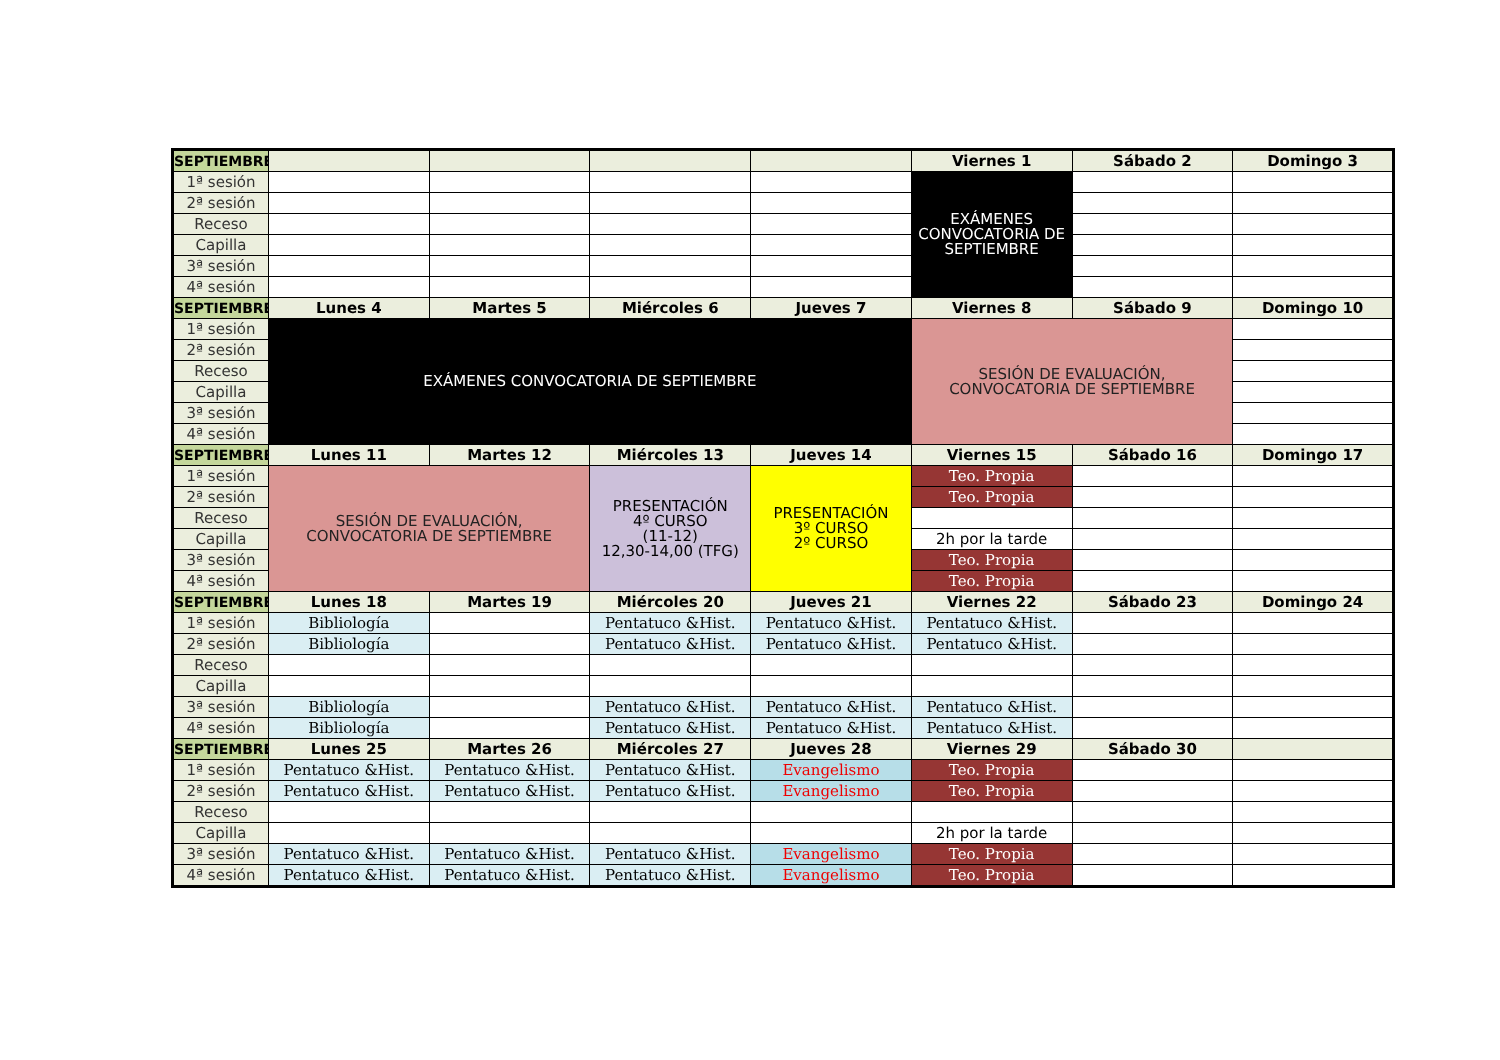| SEPTIEMBRE | | | | | Viernes 1 | Sábado 2 | Domingo 3 |
| --- | --- | --- | --- | --- | --- | --- | --- |
| 1ª sesión | | | | | EXÁMENES CONVOCATORIA DE SEPTIEMBRE | | |
| 2ª sesión | | | | | | | |
| Receso | | | | | | | |
| Capilla | | | | | | | |
| 3ª sesión | | | | | | | |
| 4ª sesión | | | | | | | |
| SEPTIEMBRE | Lunes 4 | Martes 5 | Miércoles 6 | Jueves 7 | Viernes 8 | Sábado 9 | Domingo 10 |
| 1ª sesión | EXÁMENES CONVOCATORIA DE SEPTIEMBRE | | | | SESIÓN DE EVALUACIÓN, CONVOCATORIA DE SEPTIEMBRE | | |
| 2ª sesión | | | | | | | |
| Receso | | | | | | | |
| Capilla | | | | | | | |
| 3ª sesión | | | | | | | |
| 4ª sesión | | | | | | | |
| SEPTIEMBRE | Lunes 11 | Martes 12 | Miércoles 13 | Jueves 14 | Viernes 15 | Sábado 16 | Domingo 17 |
| 1ª sesión | SESIÓN DE EVALUACIÓN, CONVOCATORIA DE SEPTIEMBRE | | PRESENTACIÓN 4º CURSO (11-12) 12,30-14,00 (TFG) | PRESENTACIÓN 3º CURSO 2º CURSO | Teo. Propia | | |
| 2ª sesión | | | | | Teo. Propia | | |
| Receso | | | | | | | |
| Capilla | | | | | 2h por la tarde | | |
| 3ª sesión | | | | | Teo. Propia | | |
| 4ª sesión | | | | | Teo. Propia | | |
| SEPTIEMBRE | Lunes 18 | Martes 19 | Miércoles 20 | Jueves 21 | Viernes 22 | Sábado 23 | Domingo 24 |
| 1ª sesión | Bibliología | | Pentatuco &Hist. | Pentatuco &Hist. | Pentatuco &Hist. | | |
| 2ª sesión | Bibliología | | Pentatuco &Hist. | Pentatuco &Hist. | Pentatuco &Hist. | | |
| Receso | | | | | | | |
| Capilla | | | | | | | |
| 3ª sesión | Bibliología | | Pentatuco &Hist. | Pentatuco &Hist. | Pentatuco &Hist. | | |
| 4ª sesión | Bibliología | | Pentatuco &Hist. | Pentatuco &Hist. | Pentatuco &Hist. | | |
| SEPTIEMBRE | Lunes 25 | Martes 26 | Miércoles 27 | Jueves 28 | Viernes 29 | Sábado 30 | |
| 1ª sesión | Pentatuco &Hist. | Pentatuco &Hist. | Pentatuco &Hist. | Evangelismo | Teo. Propia | | |
| 2ª sesión | Pentatuco &Hist. | Pentatuco &Hist. | Pentatuco &Hist. | Evangelismo | Teo. Propia | | |
| Receso | | | | | | | |
| Capilla | | | | | 2h por la tarde | | |
| 3ª sesión | Pentatuco &Hist. | Pentatuco &Hist. | Pentatuco &Hist. | Evangelismo | Teo. Propia | | |
| 4ª sesión | Pentatuco &Hist. | Pentatuco &Hist. | Pentatuco &Hist. | Evangelismo | Teo. Propia | | |